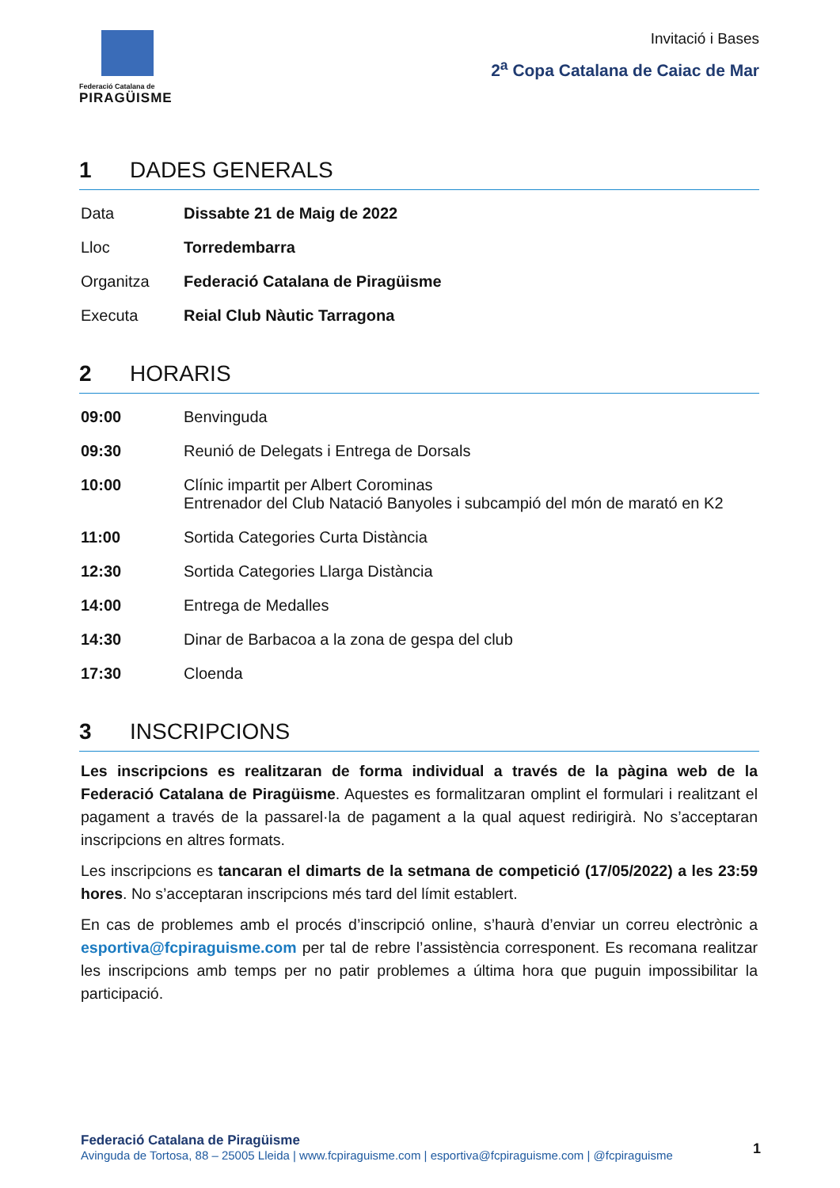Federació Catalana de
PIRAGÜISME
Invitació i Bases
2<sup>a</sup> Copa Catalana de Caiac de Mar
1 DADES GENERALS
| Data | Dissabte 21 de Maig de 2022 |
| Lloc | Torredembarra |
| Organitza | Federació Catalana de Piragüisme |
| Executa | Reial Club Nàutic Tarragona |
2 HORARIS
| 09:00 | Benvinguda |
| 09:30 | Reunió de Delegats i Entrega de Dorsals |
| 10:00 | Clínic impartit per Albert Corominas Entrenador del Club Natació Banyoles i subcampió del món de marató en K2 |
| 11:00 | Sortida Categories Curta Distància |
| 12:30 | Sortida Categories Llarga Distància |
| 14:00 | Entrega de Medalles |
| 14:30 | Dinar de Barbacoa a la zona de gespa del club |
| 17:30 | Cloenda |
3 INSCRIPCIONS
Les inscripcions es realitzaran de forma individual a través de la pàgina web de la Federació Catalana de Piragüisme. Aquestes es formalitzaran omplint el formulari i realitzant el pagament a través de la passarel·la de pagament a la qual aquest redirigirà. No s’acceptaran inscripcions en altres formats.
Les inscripcions es tancaran el dimarts de la setmana de competició (17/05/2022) a les 23:59 hores. No s’acceptaran inscripcions més tard del límit establert.
En cas de problemes amb el procés d’inscripció online, s’haurà d’enviar un correu electrònic a esportiva@fcpiraguisme.com per tal de rebre l’assistència corresponent. Es recomana realitzar les inscripcions amb temps per no patir problemes a última hora que puguin impossibilitar la participació.
Federació Catalana de Piragüisme
Avinguda de Tortosa, 88 – 25005 Lleida | www.fcpiraguisme.com | esportiva@fcpiraguisme.com | @fcpiraguisme
1